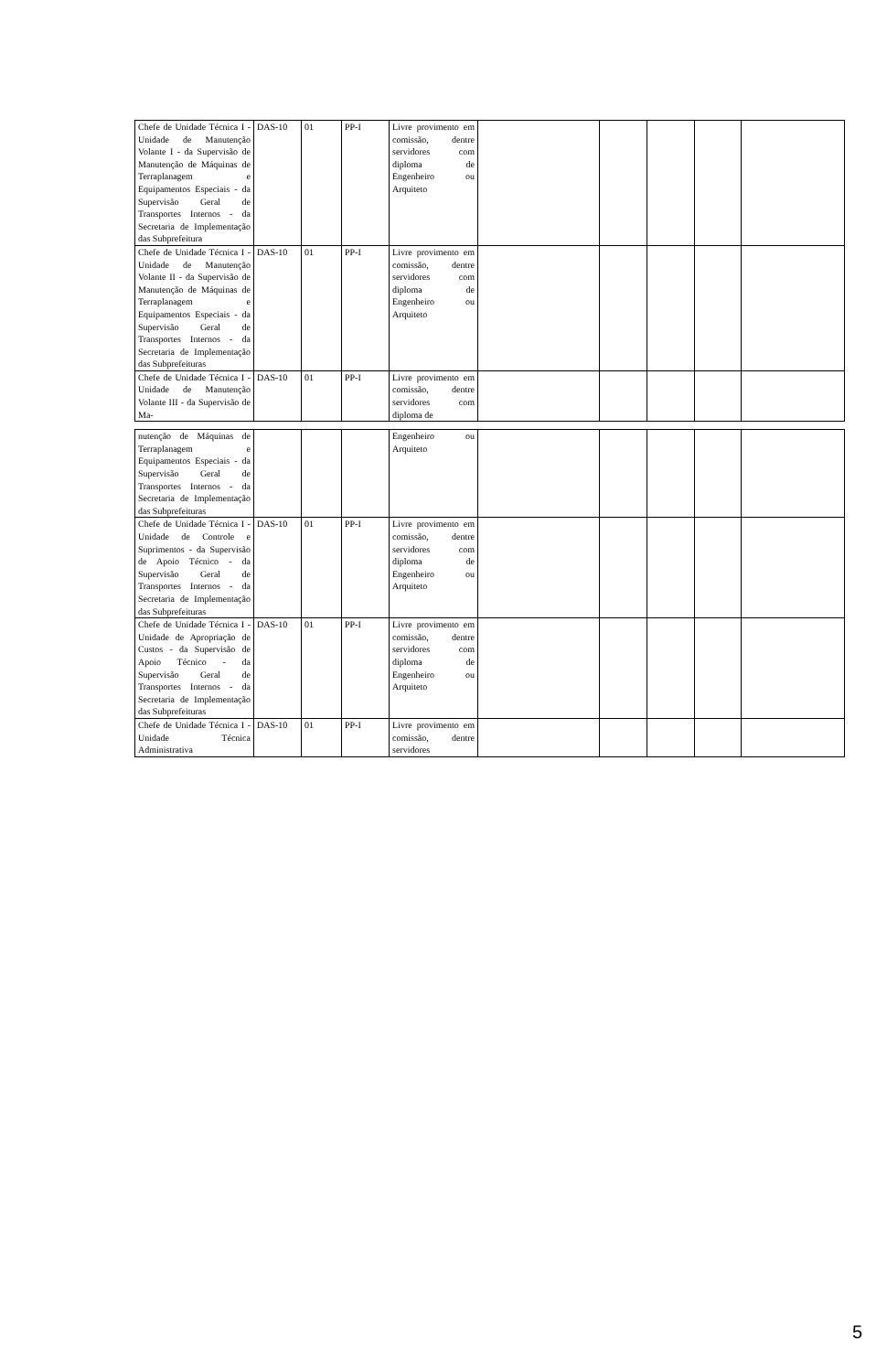| Chefe de Unidade Técnica I - Unidade de Manutenção Volante I - da Supervisão de Manutenção de Máquinas de Terraplanagem e Equipamentos Especiais - da Supervisão Geral de Transportes Internos - da Secretaria de Implementação das Subprefeitura | DAS-10 | 01 | PP-I | Livre provimento em comissão, dentre servidores com diploma de Engenheiro ou Arquiteto | | | | | |
| Chefe de Unidade Técnica I - Unidade de Manutenção Volante II - da Supervisão de Manutenção de Máquinas de Terraplanagem e Equipamentos Especiais - da Supervisão Geral de Transportes Internos - da Secretaria de Implementação das Subprefeituras | DAS-10 | 01 | PP-I | Livre provimento em comissão, dentre servidores com diploma de Engenheiro ou Arquiteto | | | | | |
| Chefe de Unidade Técnica I - Unidade de Manutenção Volante III - da Supervisão de Ma- | DAS-10 | 01 | PP-I | Livre provimento em comissão, dentre servidores com diploma de | | | | | |
| nutenção de Máquinas de Terraplanagem e Equipamentos Especiais - da Supervisão Geral de Transportes Internos - da Secretaria de Implementação das Subprefeituras | | | | Engenheiro ou Arquiteto | | | | | |
| Chefe de Unidade Técnica I - Unidade de Controle e Suprimentos - da Supervisão de Apoio Técnico - da Supervisão Geral de Transportes Internos - da Secretaria de Implementação das Subprefeituras | DAS-10 | 01 | PP-I | Livre provimento em comissão, dentre servidores com diploma de Engenheiro ou Arquiteto | | | | | |
| Chefe de Unidade Técnica I - Unidade de Apropriação de Custos - da Supervisão de Apoio Técnico - da Supervisão Geral de Transportes Internos - da Secretaria de Implementação das Subprefeituras | DAS-10 | 01 | PP-I | Livre provimento em comissão, dentre servidores com diploma de Engenheiro ou Arquiteto | | | | | |
| Chefe de Unidade Técnica I - Unidade Técnica Administrativa | DAS-10 | 01 | PP-I | Livre provimento em comissão, dentre servidores | | | | | |
5